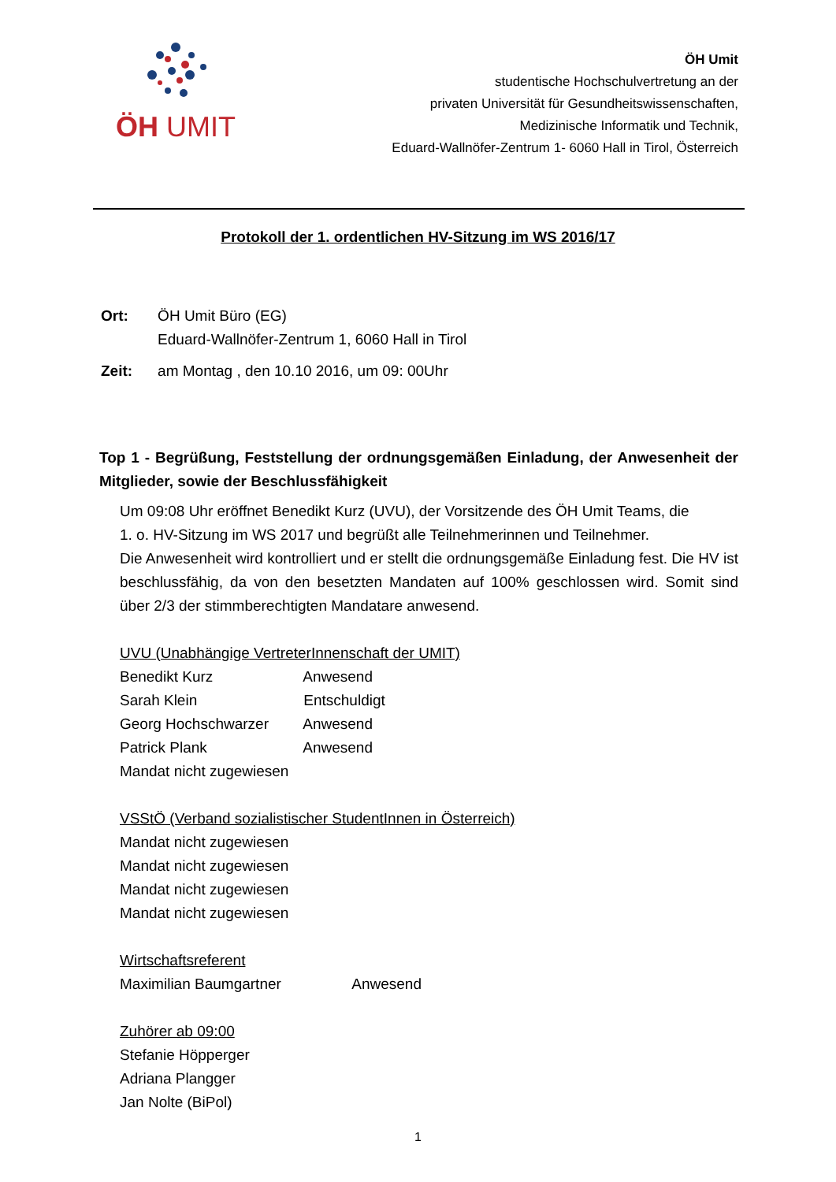ÖH UMIT
ÖH Umit
studentische Hochschulvertretung an der
privaten Universität für Gesundheitswissenschaften,
Medizinische Informatik und Technik,
Eduard-Wallnöfer-Zentrum 1- 6060 Hall in Tirol, Österreich
Protokoll der 1. ordentlichen HV-Sitzung im WS 2016/17
| Ort: | ÖH Umit Büro (EG) Eduard-Wallnöfer-Zentrum 1, 6060 Hall in Tirol |
| Zeit: | am Montag , den 10.10 2016, um 09: 00Uhr |
Top 1 - Begrüßung, Feststellung der ordnungsgemäßen Einladung, der Anwesenheit der Mitglieder, sowie der Beschlussfähigkeit
Um 09:08 Uhr eröffnet Benedikt Kurz (UVU), der Vorsitzende des ÖH Umit Teams, die
1. o. HV-Sitzung im WS 2017 und begrüßt alle Teilnehmerinnen und Teilnehmer.
Die Anwesenheit wird kontrolliert und er stellt die ordnungsgemäße Einladung fest. Die HV ist beschlussfähig, da von den besetzten Mandaten auf 100% geschlossen wird. Somit sind über 2/3 der stimmberechtigten Mandatare anwesend.
UVU (Unabhängige VertreterInnenschaft der UMIT)
Benedikt Kurz Anwesend
Sarah Klein Entschuldigt
Georg Hochschwarzer Anwesend
Patrick Plank Anwesend
Mandat nicht zugewiesen
VSStÖ (Verband sozialistischer StudentInnen in Österreich)
Mandat nicht zugewiesen
Mandat nicht zugewiesen
Mandat nicht zugewiesen
Mandat nicht zugewiesen
Wirtschaftsreferent
Maximilian Baumgartner Anwesend
Zuhörer ab 09:00
Stefanie Höpperger
Adriana Plangger
Jan Nolte (BiPol)
1